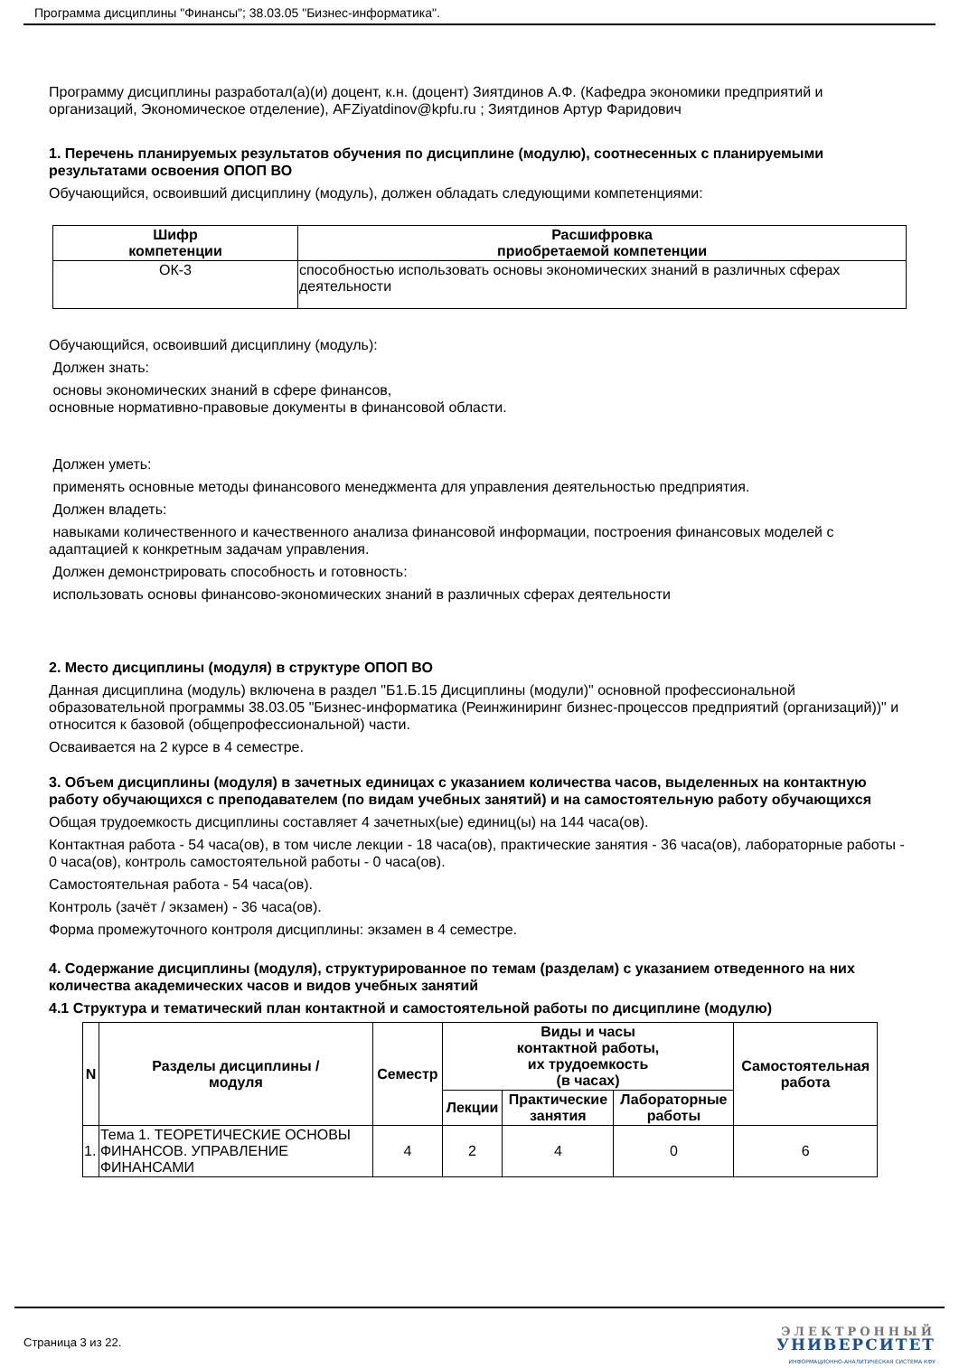Программа дисциплины "Финансы"; 38.03.05 "Бизнес-информатика".
Программу дисциплины разработал(а)(и) доцент, к.н. (доцент) Зиятдинов А.Ф. (Кафедра экономики предприятий и организаций, Экономическое отделение), AFZiyatdinov@kpfu.ru ; Зиятдинов Артур Фаридович
1. Перечень планируемых результатов обучения по дисциплине (модулю), соотнесенных с планируемыми результатами освоения ОПОП ВО
Обучающийся, освоивший дисциплину (модуль), должен обладать следующими компетенциями:
| Шифр компетенции | Расшифровка приобретаемой компетенции |
| --- | --- |
| ОК-3 | способностью использовать основы экономических знаний в различных сферах деятельности |
Обучающийся, освоивший дисциплину (модуль):
Должен знать:
основы экономических знаний в сфере финансов,
основные нормативно-правовые документы в финансовой области.
Должен уметь:
применять основные методы финансового менеджмента для управления деятельностью предприятия.
Должен владеть:
навыками количественного и качественного анализа финансовой информации, построения финансовых моделей с адаптацией к конкретным задачам управления.
Должен демонстрировать способность и готовность:
использовать основы финансово-экономических знаний в различных сферах деятельности
2. Место дисциплины (модуля) в структуре ОПОП ВО
Данная дисциплина (модуль) включена в раздел "Б1.Б.15 Дисциплины (модули)" основной профессиональной образовательной программы 38.03.05 "Бизнес-информатика (Реинжиниринг бизнес-процессов предприятий (организаций))" и относится к базовой (общепрофессиональной) части.
Осваивается на 2 курсе в 4 семестре.
3. Объем дисциплины (модуля) в зачетных единицах с указанием количества часов, выделенных на контактную работу обучающихся с преподавателем (по видам учебных занятий) и на самостоятельную работу обучающихся
Общая трудоемкость дисциплины составляет 4 зачетных(ые) единиц(ы) на 144 часа(ов).
Контактная работа - 54 часа(ов), в том числе лекции - 18 часа(ов), практические занятия - 36 часа(ов), лабораторные работы - 0 часа(ов), контроль самостоятельной работы - 0 часа(ов).
Самостоятельная работа - 54 часа(ов).
Контроль (зачёт / экзамен) - 36 часа(ов).
Форма промежуточного контроля дисциплины: экзамен в 4 семестре.
4. Содержание дисциплины (модуля), структурированное по темам (разделам) с указанием отведенного на них количества академических часов и видов учебных занятий
4.1 Структура и тематический план контактной и самостоятельной работы по дисциплине (модулю)
| N | Разделы дисциплины / модуля | Семестр | Виды и часы контактной работы, их трудоемкость (в часах) | | | Самостоятельная работа |
| --- | --- | --- | --- | --- | --- | --- |
| | | | Лекции | Практические занятия | Лабораторные работы | |
| 1. | Тема 1. ТЕОРЕТИЧЕСКИЕ ОСНОВЫ ФИНАНСОВ. УПРАВЛЕНИЕ ФИНАНСАМИ | 4 | 2 | 4 | 0 | 6 |
Страница 3 из 22.
ЭЛЕКТРОННЫЙ
УНИВЕРСИТЕТ
ИНФОРМАЦИОННО-АНАЛИТИЧЕСКАЯ СИСТЕМА КФУ